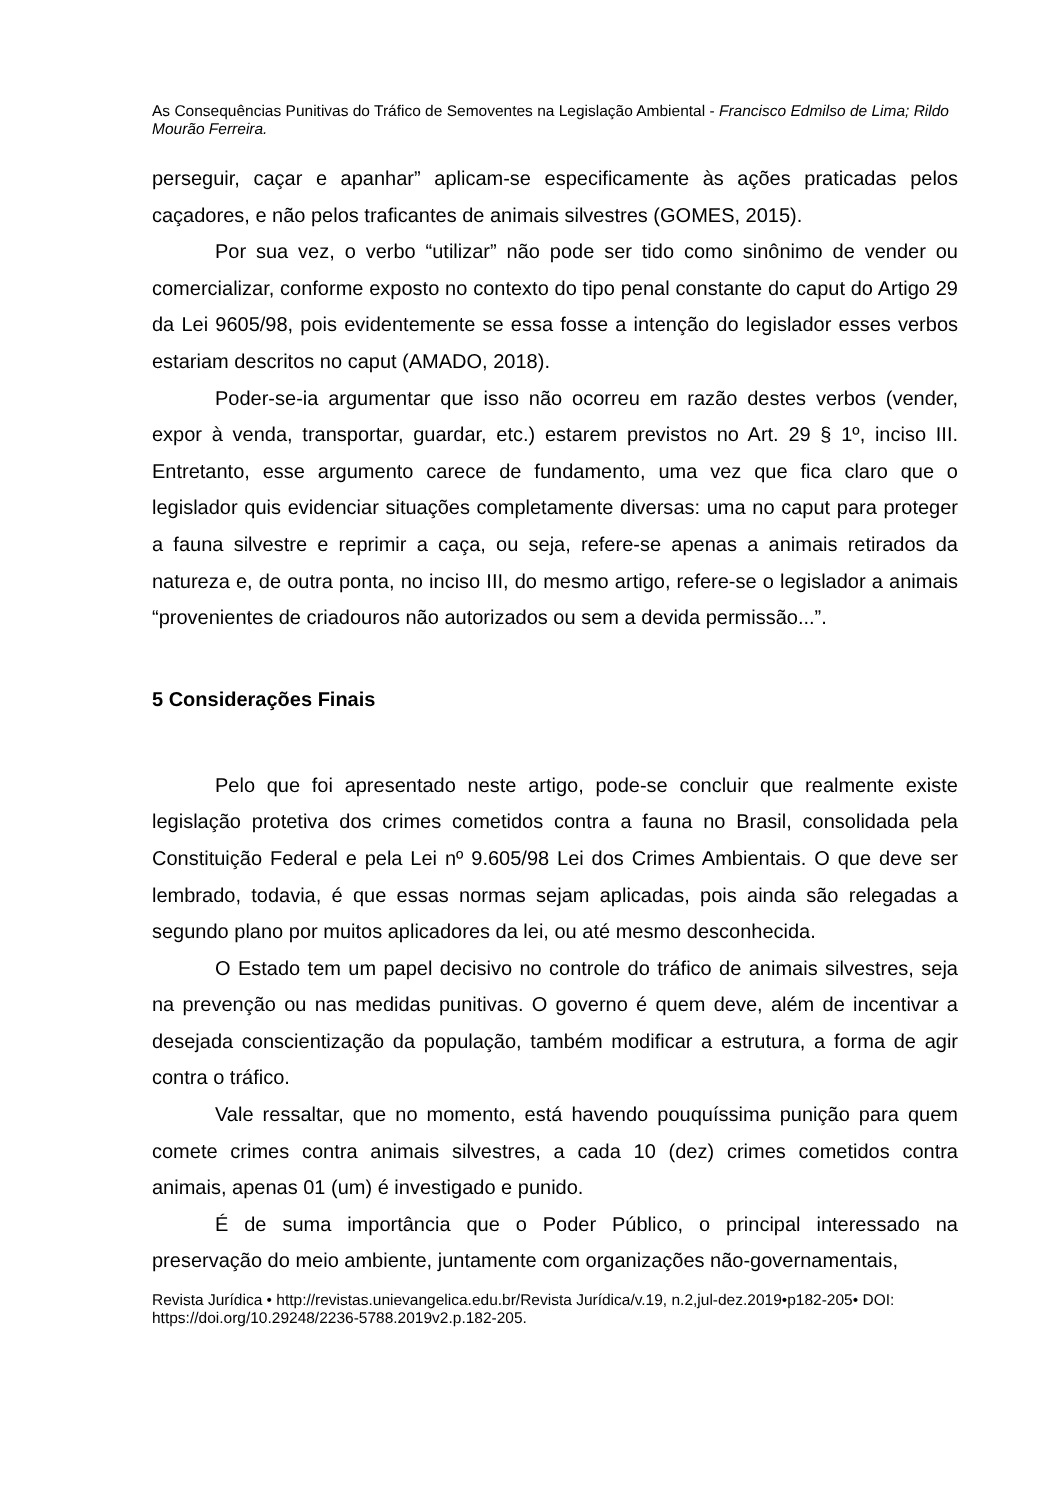As Consequências Punitivas do Tráfico de Semoventes na Legislação Ambiental - Francisco Edmilso de Lima; Rildo Mourão Ferreira.
perseguir, caçar e apanhar” aplicam-se especificamente às ações praticadas pelos caçadores, e não pelos traficantes de animais silvestres (GOMES, 2015).
Por sua vez, o verbo “utilizar” não pode ser tido como sinônimo de vender ou comercializar, conforme exposto no contexto do tipo penal constante do caput do Artigo 29 da Lei 9605/98, pois evidentemente se essa fosse a intenção do legislador esses verbos estariam descritos no caput (AMADO, 2018).
Poder-se-ia argumentar que isso não ocorreu em razão destes verbos (vender, expor à venda, transportar, guardar, etc.) estarem previstos no Art. 29 § 1º, inciso III. Entretanto, esse argumento carece de fundamento, uma vez que fica claro que o legislador quis evidenciar situações completamente diversas: uma no caput para proteger a fauna silvestre e reprimir a caça, ou seja, refere-se apenas a animais retirados da natureza e, de outra ponta, no inciso III, do mesmo artigo, refere-se o legislador a animais “provenientes de criadouros não autorizados ou sem a devida permissão...”.
5 Considerações Finais
Pelo que foi apresentado neste artigo, pode-se concluir que realmente existe legislação protetiva dos crimes cometidos contra a fauna no Brasil, consolidada pela Constituição Federal e pela Lei nº 9.605/98 Lei dos Crimes Ambientais. O que deve ser lembrado, todavia, é que essas normas sejam aplicadas, pois ainda são relegadas a segundo plano por muitos aplicadores da lei, ou até mesmo desconhecida.
O Estado tem um papel decisivo no controle do tráfico de animais silvestres, seja na prevenção ou nas medidas punitivas. O governo é quem deve, além de incentivar a desejada conscientização da população, também modificar a estrutura, a forma de agir contra o tráfico.
Vale ressaltar, que no momento, está havendo pouquíssima punição para quem comete crimes contra animais silvestres, a cada 10 (dez) crimes cometidos contra animais, apenas 01 (um) é investigado e punido.
É de suma importância que o Poder Público, o principal interessado na preservação do meio ambiente, juntamente com organizações não-governamentais,
Revista Jurídica • http://revistas.unievangelica.edu.br/Revista Jurídica/v.19, n.2,jul-dez.2019•p182-205• DOI: https://doi.org/10.29248/2236-5788.2019v2.p.182-205.